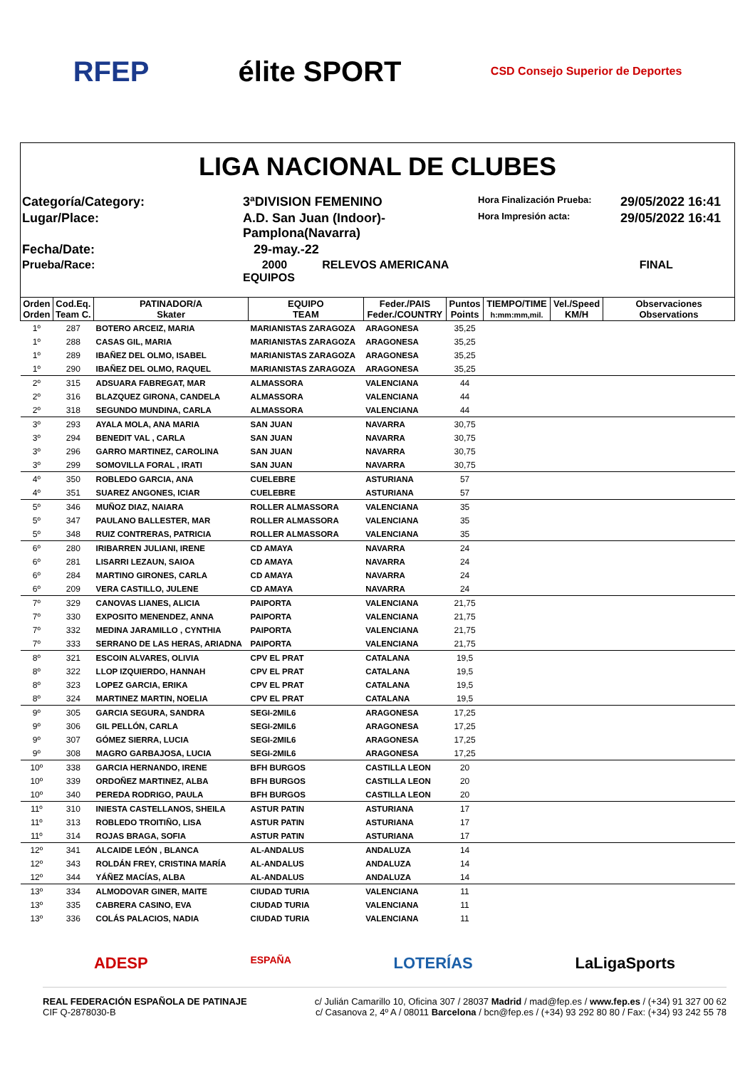RFEP élite SPORT CSD Consejo Superior de Deportes
LIGA NACIONAL DE CLUBES
Categoría/Category:
3ªDIVISION FEMENINO
Hora Finalización Prueba:
29/05/2022 16:41
Lugar/Place:
A.D. San Juan (Indoor)-Pamplona(Navarra)
Hora Impresión acta:
29/05/2022 16:41
Fecha/Date:
29-may.-22
Prueba/Race:
2000 RELEVOS AMERICANA EQUIPOS
FINAL
| Orden Orden | Cod.Eq. Team C. | PATINADOR/A Skater | EQUIPO TEAM | Feder./PAIS Feder./COUNTRY | Puntos Points | TIEMPO/TIME h:mm:mm,mil. | Vel./Speed KM/H | Observaciones Observations |
| --- | --- | --- | --- | --- | --- | --- | --- | --- |
| 1º | 287 | BOTERO ARCEIZ, MARIA | MARIANISTAS ZARAGOZA | ARAGONESA | 35,25 | | | |
| 1º | 288 | CASAS GIL, MARIA | MARIANISTAS ZARAGOZA | ARAGONESA | 35,25 | | | |
| 1º | 289 | IBAÑEZ DEL OLMO, ISABEL | MARIANISTAS ZARAGOZA | ARAGONESA | 35,25 | | | |
| 1º | 290 | IBAÑEZ DEL OLMO, RAQUEL | MARIANISTAS ZARAGOZA | ARAGONESA | 35,25 | | | |
| 2º | 315 | ADSUARA FABREGAT, MAR | ALMASSORA | VALENCIANA | 44 | | | |
| 2º | 316 | BLAZQUEZ GIRONA, CANDELA | ALMASSORA | VALENCIANA | 44 | | | |
| 2º | 318 | SEGUNDO MUNDINA, CARLA | ALMASSORA | VALENCIANA | 44 | | | |
| 3º | 293 | AYALA MOLA, ANA MARIA | SAN JUAN | NAVARRA | 30,75 | | | |
| 3º | 294 | BENEDIT VAL , CARLA | SAN JUAN | NAVARRA | 30,75 | | | |
| 3º | 296 | GARRO MARTINEZ, CAROLINA | SAN JUAN | NAVARRA | 30,75 | | | |
| 3º | 299 | SOMOVILLA FORAL , IRATI | SAN JUAN | NAVARRA | 30,75 | | | |
| 4º | 350 | ROBLEDO GARCIA, ANA | CUELEBRE | ASTURIANA | 57 | | | |
| 4º | 351 | SUAREZ ANGONES, ICIAR | CUELEBRE | ASTURIANA | 57 | | | |
| 5º | 346 | MUÑOZ DIAZ, NAIARA | ROLLER ALMASSORA | VALENCIANA | 35 | | | |
| 5º | 347 | PAULANO BALLESTER, MAR | ROLLER ALMASSORA | VALENCIANA | 35 | | | |
| 5º | 348 | RUIZ CONTRERAS, PATRICIA | ROLLER ALMASSORA | VALENCIANA | 35 | | | |
| 6º | 280 | IRIBARREN JULIANI, IRENE | CD AMAYA | NAVARRA | 24 | | | |
| 6º | 281 | LISARRI LEZAUN, SAIOA | CD AMAYA | NAVARRA | 24 | | | |
| 6º | 284 | MARTINO GIRONES, CARLA | CD AMAYA | NAVARRA | 24 | | | |
| 6º | 209 | VERA CASTILLO, JULENE | CD AMAYA | NAVARRA | 24 | | | |
| 7º | 329 | CANOVAS LIANES, ALICIA | PAIPORTA | VALENCIANA | 21,75 | | | |
| 7º | 330 | EXPOSITO MENENDEZ, ANNA | PAIPORTA | VALENCIANA | 21,75 | | | |
| 7º | 332 | MEDINA JARAMILLO , CYNTHIA | PAIPORTA | VALENCIANA | 21,75 | | | |
| 7º | 333 | SERRANO DE LAS HERAS, ARIADNA | PAIPORTA | VALENCIANA | 21,75 | | | |
| 8º | 321 | ESCOIN ALVARES, OLIVIA | CPV EL PRAT | CATALANA | 19,5 | | | |
| 8º | 322 | LLOP IZQUIERDO, HANNAH | CPV EL PRAT | CATALANA | 19,5 | | | |
| 8º | 323 | LOPEZ GARCIA, ERIKA | CPV EL PRAT | CATALANA | 19,5 | | | |
| 8º | 324 | MARTINEZ MARTIN, NOELIA | CPV EL PRAT | CATALANA | 19,5 | | | |
| 9º | 305 | GARCIA SEGURA, SANDRA | SEGI-2MIL6 | ARAGONESA | 17,25 | | | |
| 9º | 306 | GIL PELLÓN, CARLA | SEGI-2MIL6 | ARAGONESA | 17,25 | | | |
| 9º | 307 | GÓMEZ SIERRA, LUCIA | SEGI-2MIL6 | ARAGONESA | 17,25 | | | |
| 9º | 308 | MAGRO GARBAJOSA, LUCIA | SEGI-2MIL6 | ARAGONESA | 17,25 | | | |
| 10º | 338 | GARCIA HERNANDO, IRENE | BFH BURGOS | CASTILLA LEON | 20 | | | |
| 10º | 339 | ORDOÑEZ MARTINEZ, ALBA | BFH BURGOS | CASTILLA LEON | 20 | | | |
| 10º | 340 | PEREDA RODRIGO, PAULA | BFH BURGOS | CASTILLA LEON | 20 | | | |
| 11º | 310 | INIESTA CASTELLANOS, SHEILA | ASTUR PATIN | ASTURIANA | 17 | | | |
| 11º | 313 | ROBLEDO TROITIÑO, LISA | ASTUR PATIN | ASTURIANA | 17 | | | |
| 11º | 314 | ROJAS BRAGA, SOFIA | ASTUR PATIN | ASTURIANA | 17 | | | |
| 12º | 341 | ALCAIDE LEÓN , BLANCA | AL-ANDALUS | ANDALUZA | 14 | | | |
| 12º | 343 | ROLDÁN FREY, CRISTINA MARÍA | AL-ANDALUS | ANDALUZA | 14 | | | |
| 12º | 344 | YÁÑEZ MACÍAS, ALBA | AL-ANDALUS | ANDALUZA | 14 | | | |
| 13º | 334 | ALMODOVAR GINER, MAITE | CIUDAD TURIA | VALENCIANA | 11 | | | |
| 13º | 335 | CABRERA CASINO, EVA | CIUDAD TURIA | VALENCIANA | 11 | | | |
| 13º | 336 | COLÁS PALACIOS, NADIA | CIUDAD TURIA | VALENCIANA | 11 | | | |
ADESP ESPAÑA LOTERÍAS LaLigaSports
REAL FEDERACIÓN ESPAÑOLA DE PATINAJE
CIF Q-2878030-B
c/ Julián Camarillo 10, Oficina 307 / 28037 Madrid / mad@fep.es / www.fep.es / (+34) 91 327 00 62
c/ Casanova 2, 4º A / 08011 Barcelona / bcn@fep.es / (+34) 93 292 80 80 / Fax: (+34) 93 242 55 78